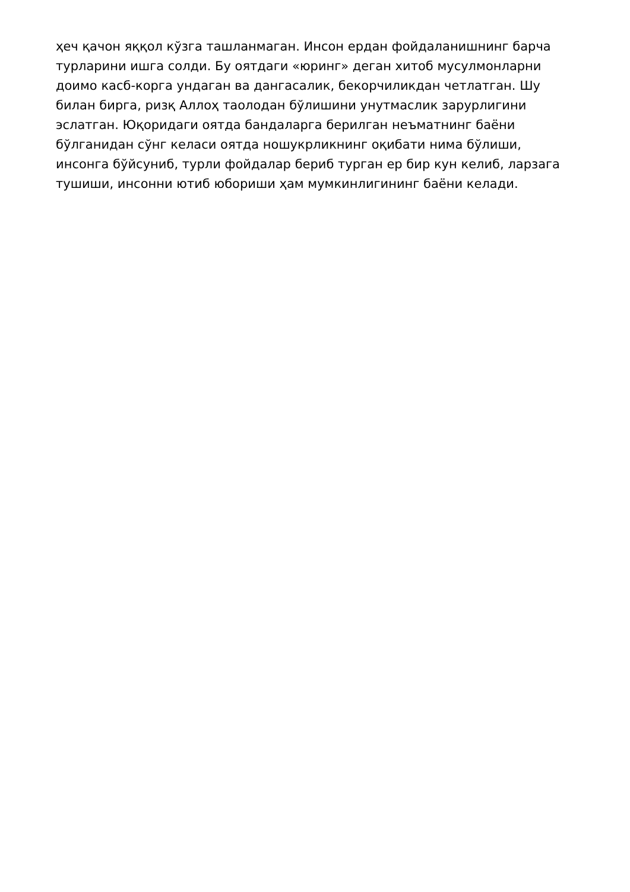ҳеч қачон яққол кўзга ташланмаган. Инсон ердан фойдаланишнинг барча
турларини ишга солди. Бу оятдаги «юринг» деган хитоб мусулмонларни
доимо касб-корга ундаган ва дангасалик, бекорчиликдан четлатган. Шу
билан бирга, ризқ Аллоҳ таолодан бўлишини унутмаслик зарурлигини
эслатган. Юқоридаги оятда бандаларга берилган неъматнинг баёни
бўлганидан сўнг келаси оятда ношукрликнинг оқибати нима бўлиши,
инсонга бўйсуниб, турли фойдалар бериб турган ер бир кун келиб, ларзага
тушиши, инсонни ютиб юбориши ҳам мумкинлигининг баёни келади.